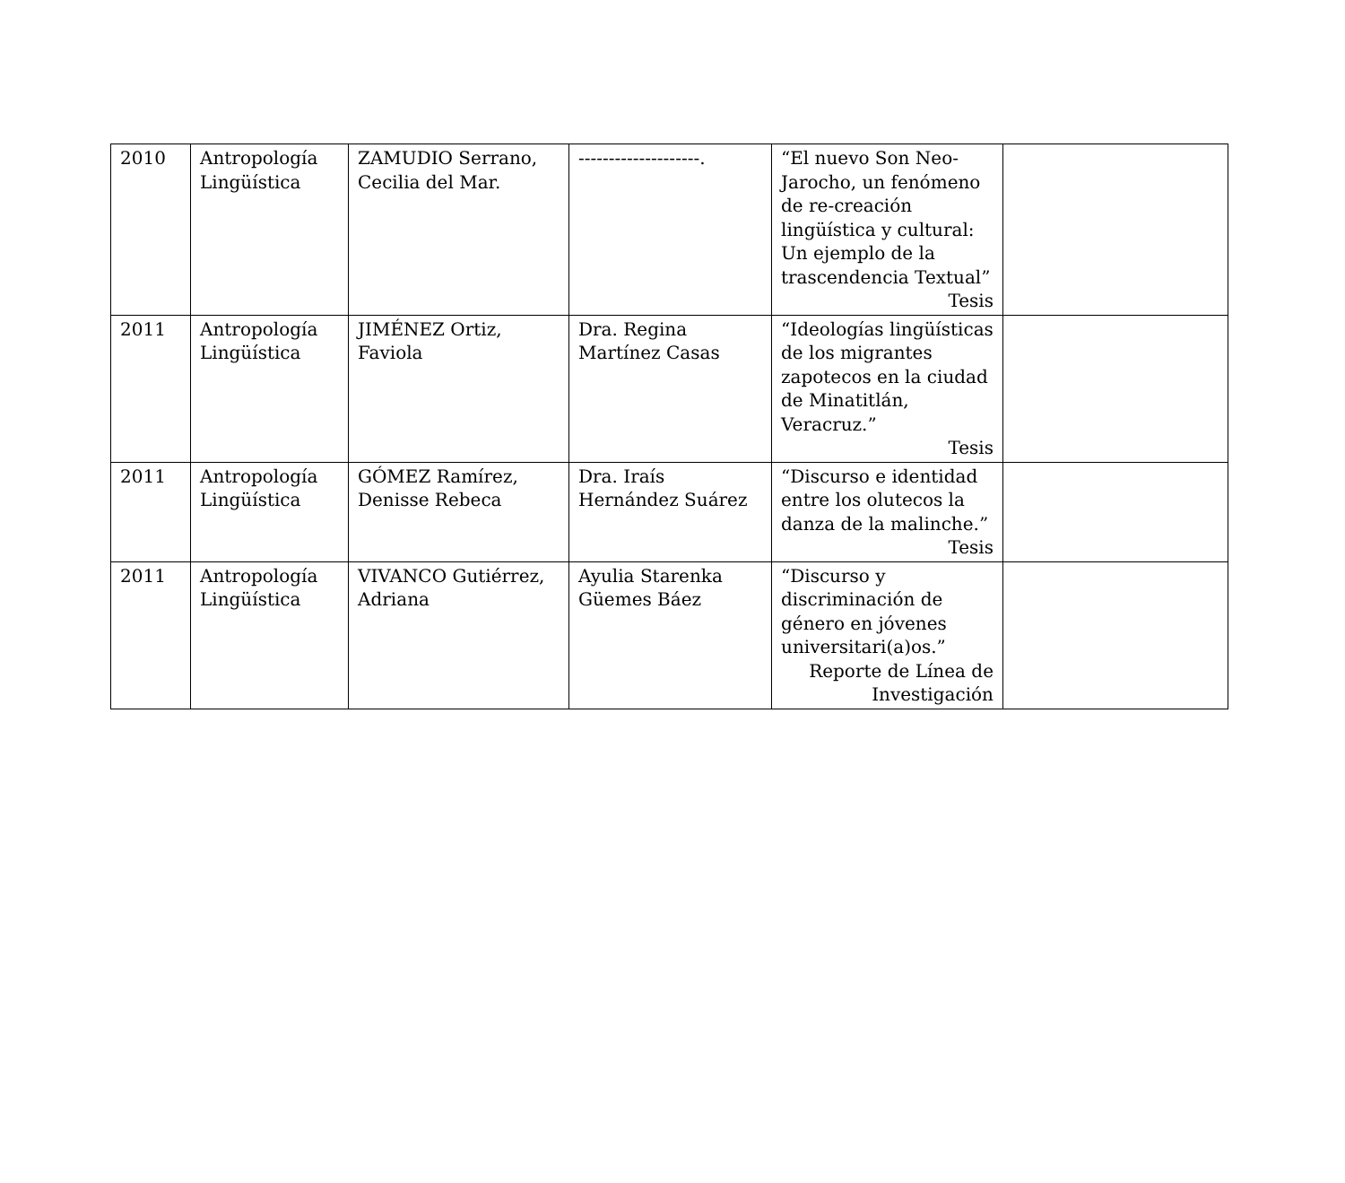| 2010 | Antropología Lingüística | ZAMUDIO Serrano, Cecilia del Mar. | --------------------. | “El nuevo Son Neo-Jarocho, un fenómeno de re-creación lingüística y cultural: Un ejemplo de la trascendencia Textual” Tesis | |
| 2011 | Antropología Lingüística | JIMÉNEZ Ortiz, Faviola | Dra. Regina Martínez Casas | “Ideologías lingüísticas de los migrantes zapotecos en la ciudad de Minatitlán, Veracruz.” Tesis | |
| 2011 | Antropología Lingüística | GÓMEZ Ramírez, Denisse Rebeca | Dra. Iraís Hernández Suárez | “Discurso e identidad entre los olutecos la danza de la malinche.” Tesis | |
| 2011 | Antropología Lingüística | VIVANCO Gutiérrez, Adriana | Ayulia Starenka Güemes Báez | “Discurso y discriminación de género en jóvenes universitari(a)os.” Reporte de Línea de Investigación | |